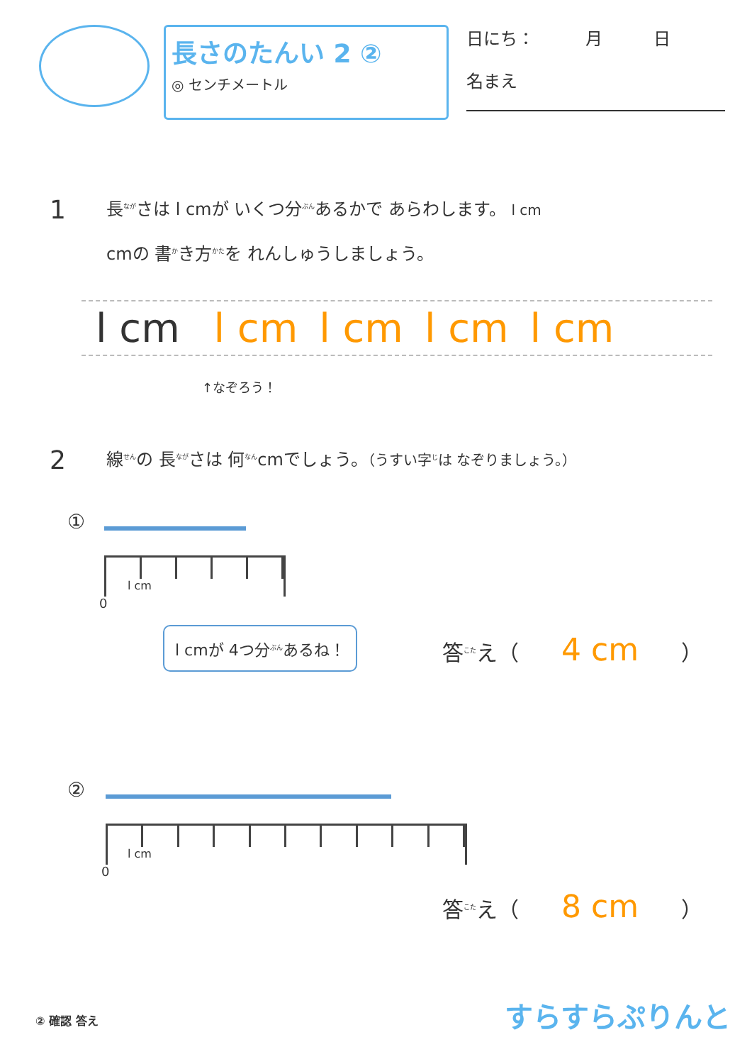長さのたんい 2 ②
◎ センチメートル
日にち：　　　月　　　日
名まえ
1
長<sup>なが</sup>さは l cmが いくつ分<sup>ぶん</sup>あるかで あらわします。 l cm
cmの 書<sup>か</sup>き方<sup>かた</sup>を れんしゅうしましょう。
l cm l cm l cm l cm l cm
↑なぞろう！
2
線<sup>せん</sup>の 長<sup>なが</sup>さは 何<sup>なん</sup>cmでしょう。（うすい字<sup>じ</sup>は なぞりましょう。）
①
l cm
0
l cmが 4つ分<sup>ぶん</sup>あるね！
答<sup>こた</sup>え（ 4 cm ）
②
l cm
0
答<sup>こた</sup>え（ 8 cm ）
② 確認 答え すらすらぷりんと